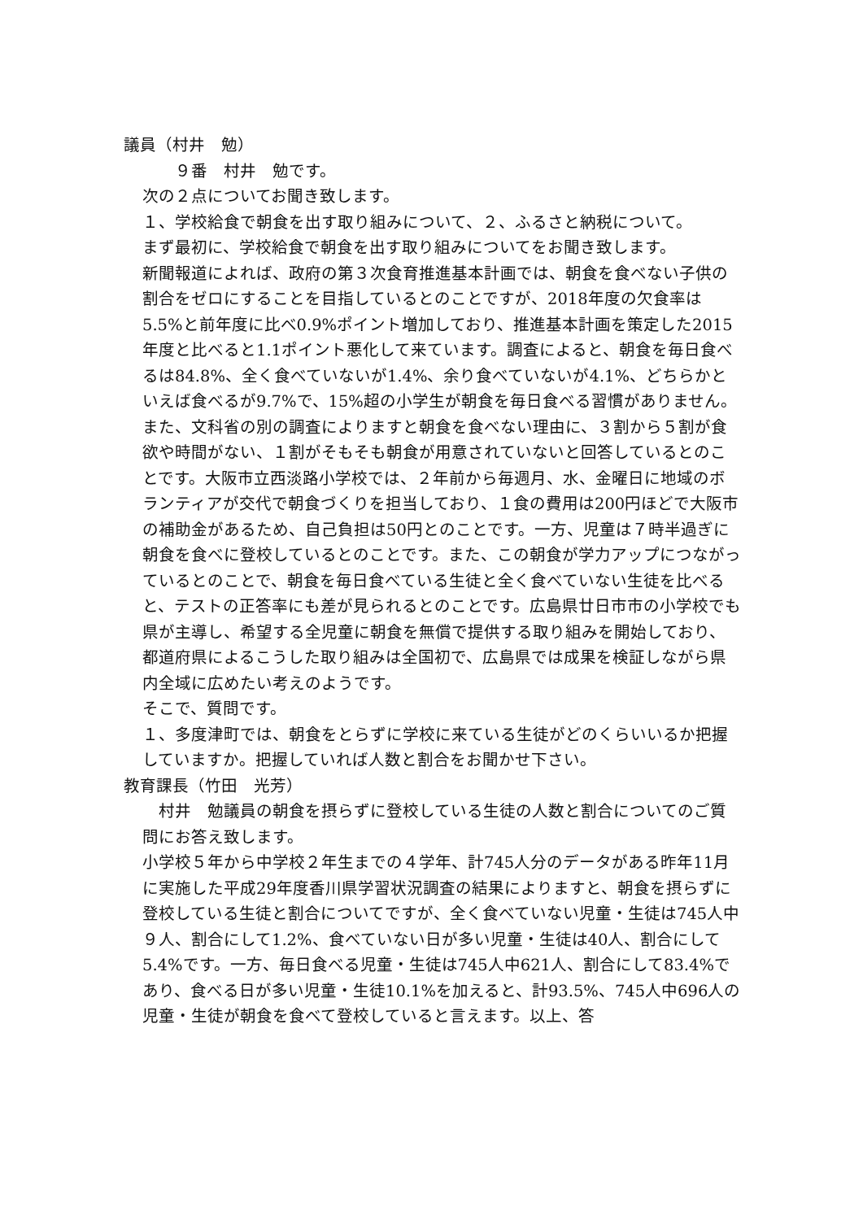議員（村井　勉）
　　９番　村井　勉です。
次の２点についてお聞き致します。
１、学校給食で朝食を出す取り組みについて、２、ふるさと納税について。
まず最初に、学校給食で朝食を出す取り組みについてをお聞き致します。
新聞報道によれば、政府の第３次食育推進基本計画では、朝食を食べない子供の割合をゼロにすることを目指しているとのことですが、2018年度の欠食率は5.5%と前年度に比べ0.9%ポイント増加しており、推進基本計画を策定した2015年度と比べると1.1ポイント悪化して来ています。調査によると、朝食を毎日食べるは84.8%、全く食べていないが1.4%、余り食べていないが4.1%、どちらかといえば食べるが9.7%で、15%超の小学生が朝食を毎日食べる習慣がありません。また、文科省の別の調査によりますと朝食を食べない理由に、３割から５割が食欲や時間がない、１割がそもそも朝食が用意されていないと回答しているとのことです。大阪市立西淡路小学校では、２年前から毎週月、水、金曜日に地域のボランティアが交代で朝食づくりを担当しており、１食の費用は200円ほどで大阪市の補助金があるため、自己負担は50円とのことです。一方、児童は７時半過ぎに朝食を食べに登校しているとのことです。また、この朝食が学力アップにつながっているとのことで、朝食を毎日食べている生徒と全く食べていない生徒を比べると、テストの正答率にも差が見られるとのことです。広島県廿日市市の小学校でも県が主導し、希望する全児童に朝食を無償で提供する取り組みを開始しており、都道府県によるこうした取り組みは全国初で、広島県では成果を検証しながら県内全域に広めたい考えのようです。
そこで、質問です。
１、多度津町では、朝食をとらずに学校に来ている生徒がどのくらいいるか把握していますか。把握していれば人数と割合をお聞かせ下さい。
教育課長（竹田　光芳）
　村井　勉議員の朝食を摂らずに登校している生徒の人数と割合についてのご質問にお答え致します。
小学校５年から中学校２年生までの４学年、計745人分のデータがある昨年11月に実施した平成29年度香川県学習状況調査の結果によりますと、朝食を摂らずに登校している生徒と割合についてですが、全く食べていない児童・生徒は745人中９人、割合にして1.2%、食べていない日が多い児童・生徒は40人、割合にして5.4%です。一方、毎日食べる児童・生徒は745人中621人、割合にして83.4%であり、食べる日が多い児童・生徒10.1%を加えると、計93.5%、745人中696人の児童・生徒が朝食を食べて登校していると言えます。以上、答